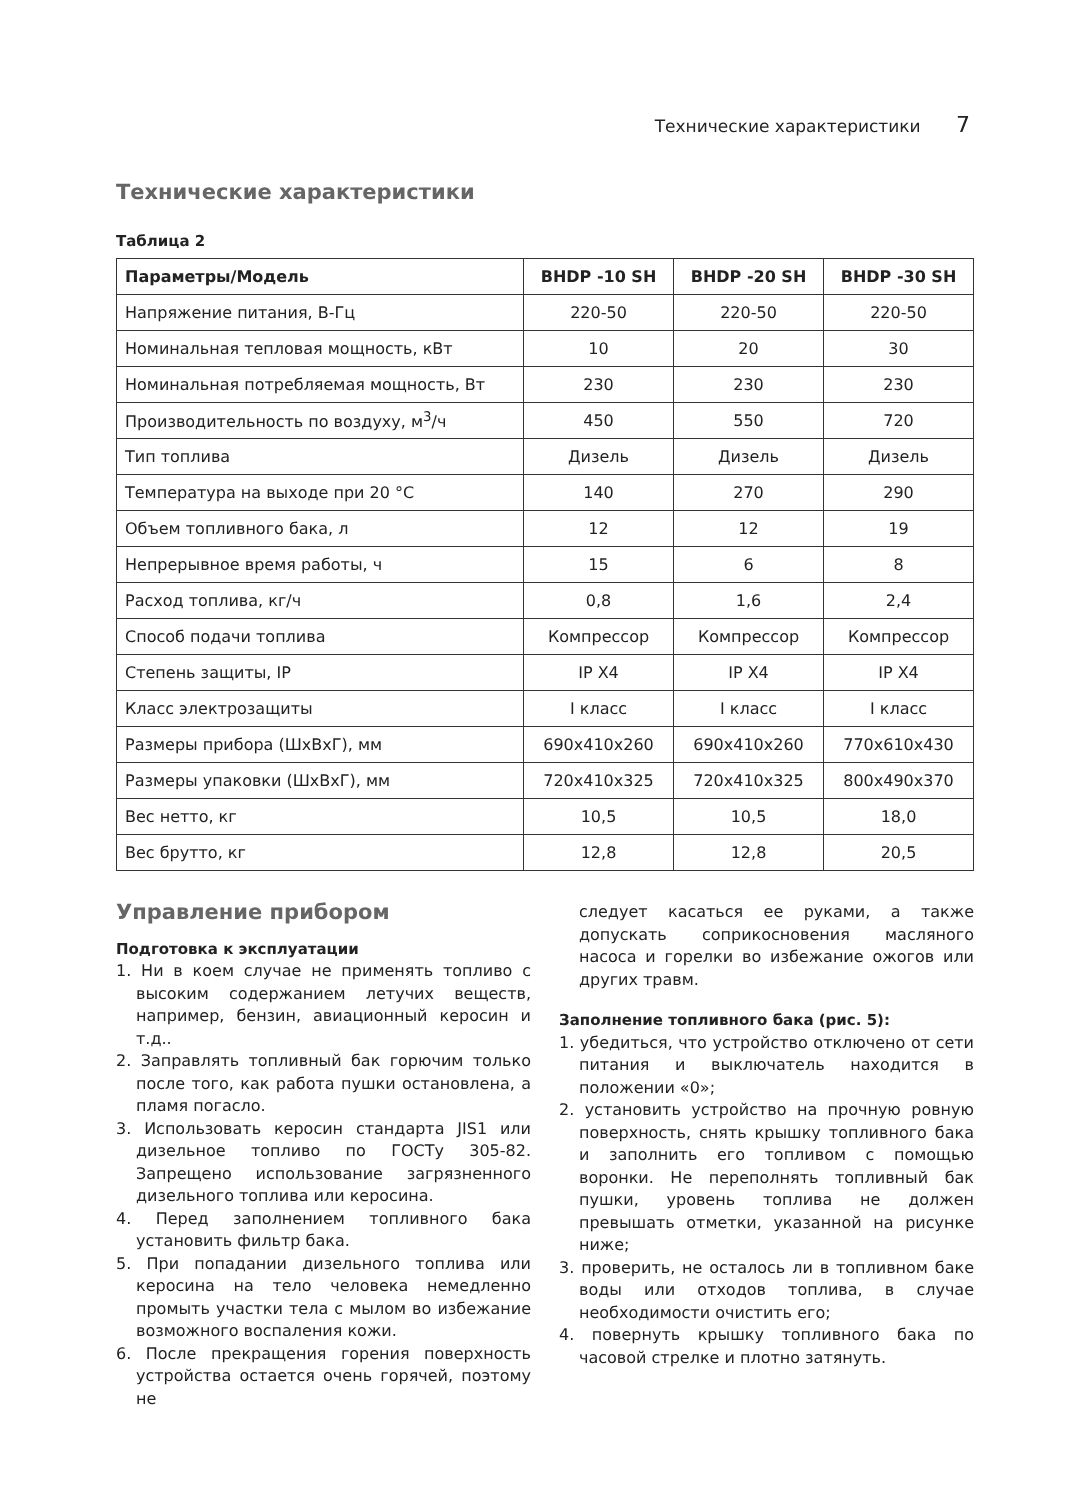Технические характеристики 7
Технические характеристики
Таблица 2
| Параметры/Модель | BHDP -10 SH | BHDP -20 SH | BHDP -30 SH |
| --- | --- | --- | --- |
| Напряжение питания, В-Гц | 220-50 | 220-50 | 220-50 |
| Номинальная тепловая мощность, кВт | 10 | 20 | 30 |
| Номинальная потребляемая мощность, Вт | 230 | 230 | 230 |
| Производительность по воздуху, м<sup>3</sup>/ч | 450 | 550 | 720 |
| Тип топлива | Дизель | Дизель | Дизель |
| Температура на выходе при 20 °С | 140 | 270 | 290 |
| Объем топливного бака, л | 12 | 12 | 19 |
| Непрерывное время работы, ч | 15 | 6 | 8 |
| Расход топлива, кг/ч | 0,8 | 1,6 | 2,4 |
| Способ подачи топлива | Компрессор | Компрессор | Компрессор |
| Степень защиты, IP | IP X4 | IP X4 | IP X4 |
| Класс электрозащиты | I класс | I класс | I класс |
| Размеры прибора (ШхВхГ), мм | 690x410x260 | 690x410x260 | 770x610x430 |
| Размеры упаковки (ШхВхГ), мм | 720x410x325 | 720x410x325 | 800x490x370 |
| Вес нетто, кг | 10,5 | 10,5 | 18,0 |
| Вес брутто, кг | 12,8 | 12,8 | 20,5 |
Управление прибором
Подготовка к эксплуатации
1. Ни в коем случае не применять топливо с высоким содержанием летучих веществ, например, бензин, авиационный керосин и т.д..
2. Заправлять топливный бак горючим только после того, как работа пушки остановлена, а пламя погасло.
3. Использовать керосин стандарта JIS1 или дизельное топливо по ГОСТу 305-82. Запрещено использование загрязненного дизельного топлива или керосина.
4. Перед заполнением топливного бака установить фильтр бака.
5. При попадании дизельного топлива или керосина на тело человека немедленно промыть участки тела с мылом во избежание возможного воспаления кожи.
6. После прекращения горения поверхность устройства остается очень горячей, поэтому не
следует касаться ее руками, а также допускать соприкосновения масляного насоса и горелки во избежание ожогов или других травм.
Заполнение топливного бака (рис. 5):
1. убедиться, что устройство отключено от сети питания и выключатель находится в положении «0»;
2. установить устройство на прочную ровную поверхность, снять крышку топливного бака и заполнить его топливом с помощью воронки. Не переполнять топливный бак пушки, уровень топлива не должен превышать отметки, указанной на рисунке ниже;
3. проверить, не осталось ли в топливном баке воды или отходов топлива, в случае необходимости очистить его;
4. повернуть крышку топливного бака по часовой стрелке и плотно затянуть.